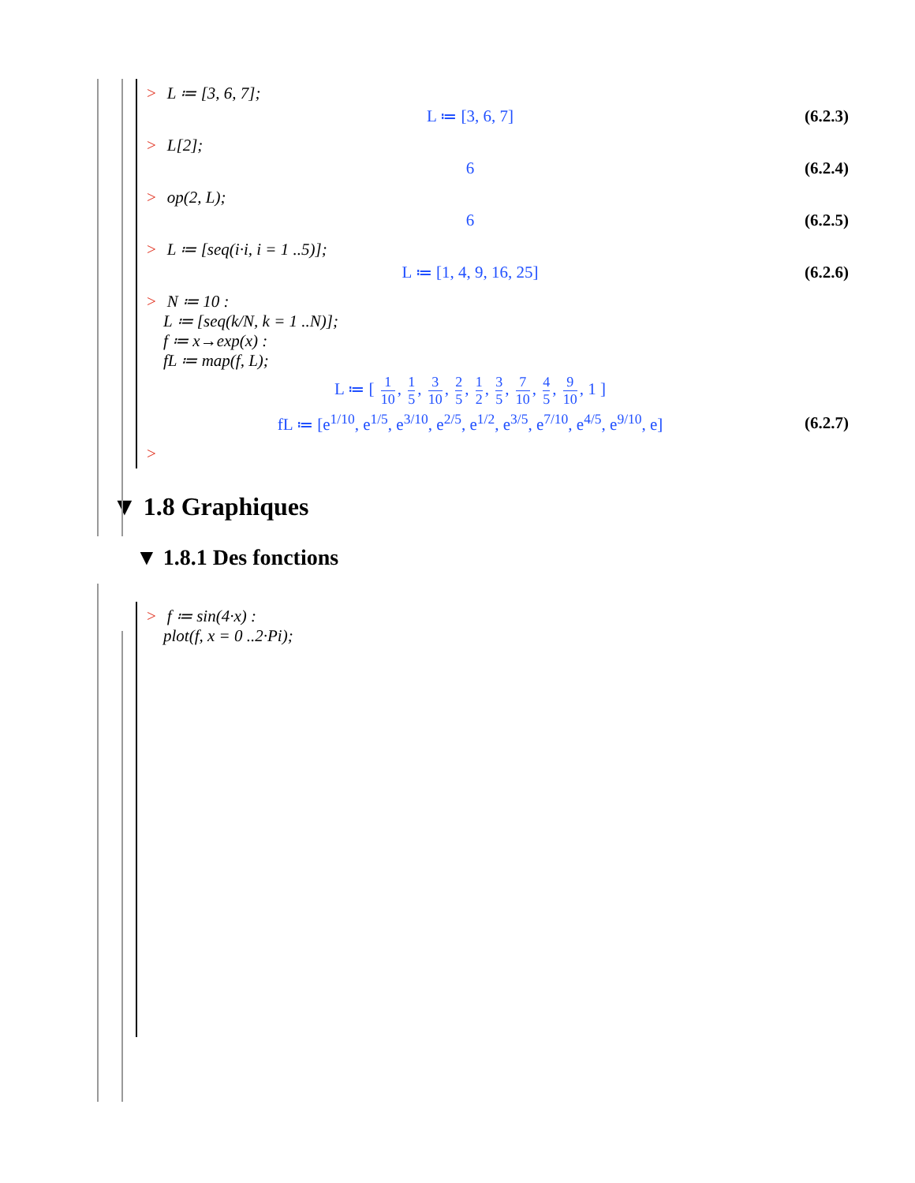> L ≔ [3, 6, 7];
L ≔ [3, 6, 7] (6.2.3)
> L[2];
6 (6.2.4)
> op(2, L);
6 (6.2.5)
> L ≔ [seq(i·i, i = 1 ..5)];
L ≔ [1, 4, 9, 16, 25] (6.2.6)
> N ≔ 10 :
L ≔ [seq(k/N, k = 1 ..N)];
f ≔ x→exp(x) :
fL ≔ map(f, L);
L ≔ [ 1 10, 1 5, 3 10, 2 5, 1 2, 3 5, 7 10, 4 5, 9 10, 1 ]
fL ≔ [e<sup>1/10</sup>, e<sup>1/5</sup>, e<sup>3/10</sup>, e<sup>2/5</sup>, e<sup>1/2</sup>, e<sup>3/5</sup>, e<sup>7/10</sup>, e<sup>4/5</sup>, e<sup>9/10</sup>, e] (6.2.7)
>
▼ 1.8 Graphiques
▼ 1.8.1 Des fonctions
> f ≔ sin(4·x) :
plot(f, x = 0 ..2·Pi);